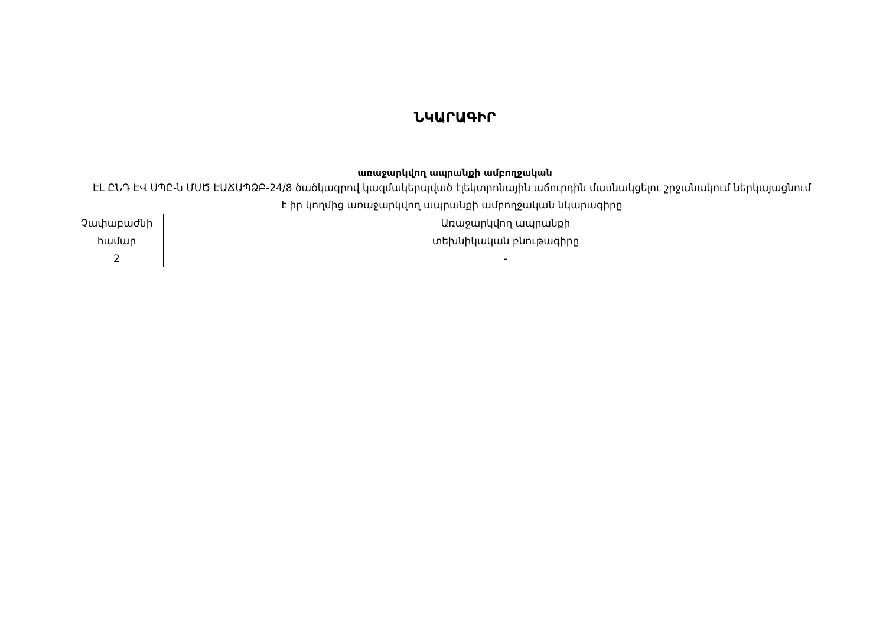ՆԿԱՐԱԳԻՐ
առաջարկվող ապրանքի ամբողջական
ԷԼ ԸՆԴ ԷՎ ՍՊԸ-ն ՄՍԾ ԷԱՃԱՊՁԲ-24/8 ծածկագրով կազմակերպված էլեկտրոնային աճուրդին մասնակցելու շրջանակում ներկայացնում է իր կողմից առաջարկվող ապրանքի ամբողջական նկարագիրը
| Չափաբաժնի համար | Առաջարկվող ապրանքի |
| | տեխնիկական բնութագիրը |
| 2 | - |